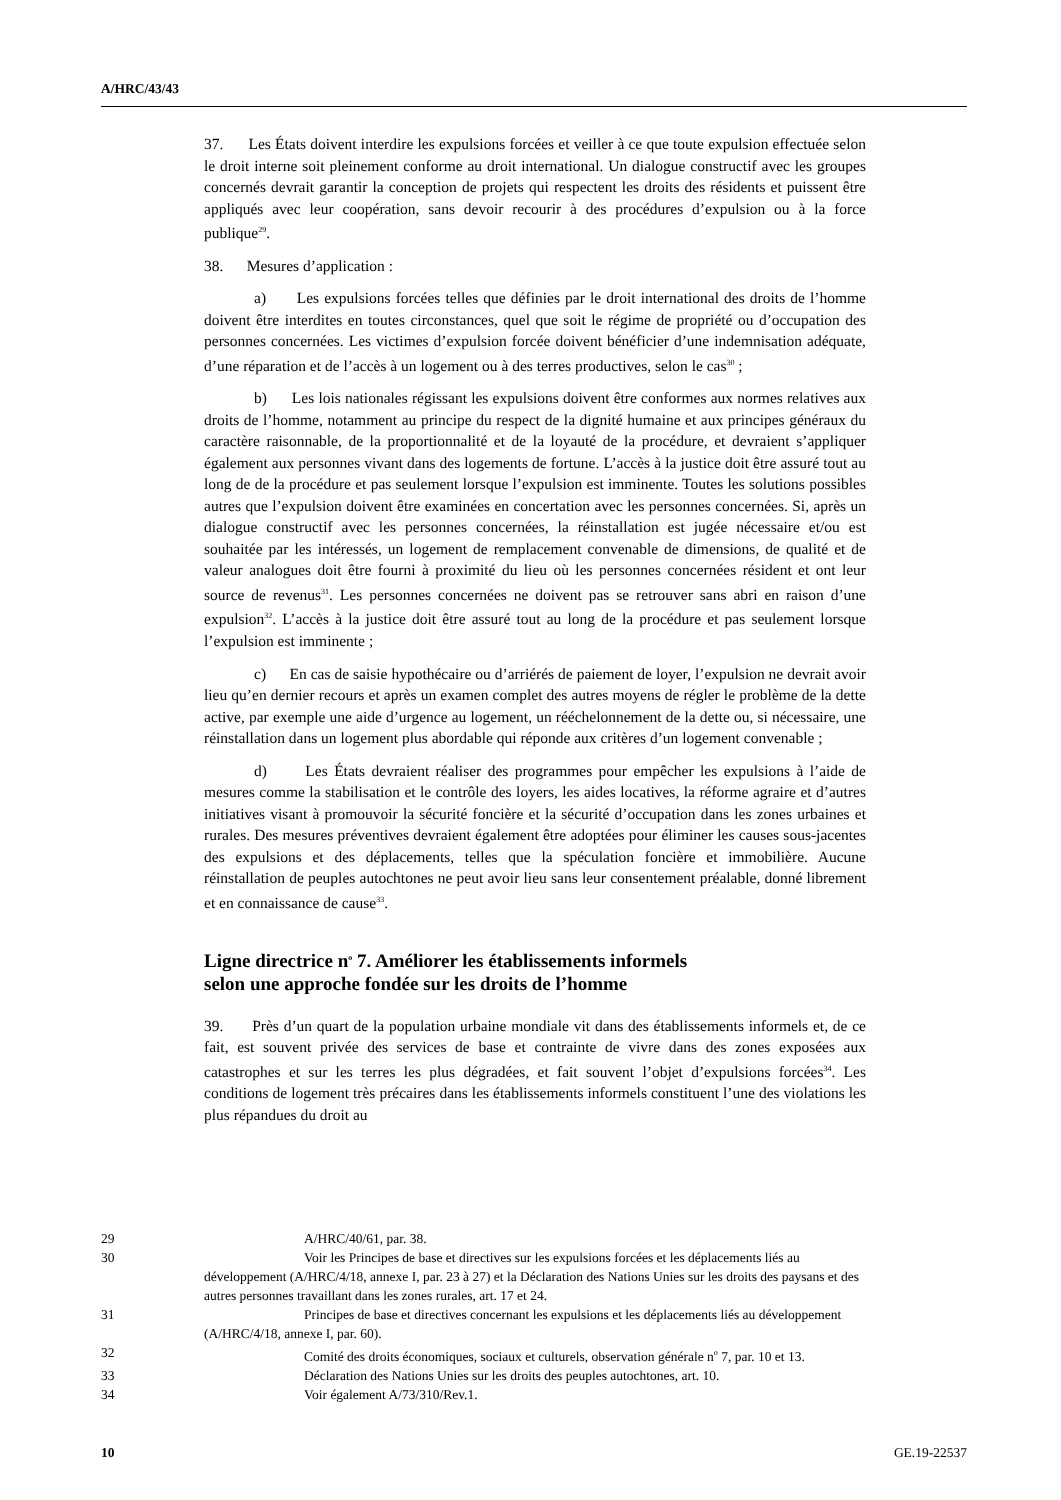A/HRC/43/43
37. Les États doivent interdire les expulsions forcées et veiller à ce que toute expulsion effectuée selon le droit interne soit pleinement conforme au droit international. Un dialogue constructif avec les groupes concernés devrait garantir la conception de projets qui respectent les droits des résidents et puissent être appliqués avec leur coopération, sans devoir recourir à des procédures d’expulsion ou à la force publique<sup>29</sup>.
38. Mesures d’application :
a) Les expulsions forcées telles que définies par le droit international des droits de l’homme doivent être interdites en toutes circonstances, quel que soit le régime de propriété ou d’occupation des personnes concernées. Les victimes d’expulsion forcée doivent bénéficier d’une indemnisation adéquate, d’une réparation et de l’accès à un logement ou à des terres productives, selon le cas<sup>30</sup> ;
b) Les lois nationales régissant les expulsions doivent être conformes aux normes relatives aux droits de l’homme, notamment au principe du respect de la dignité humaine et aux principes généraux du caractère raisonnable, de la proportionnalité et de la loyauté de la procédure, et devraient s’appliquer également aux personnes vivant dans des logements de fortune. L’accès à la justice doit être assuré tout au long de de la procédure et pas seulement lorsque l’expulsion est imminente. Toutes les solutions possibles autres que l’expulsion doivent être examinées en concertation avec les personnes concernées. Si, après un dialogue constructif avec les personnes concernées, la réinstallation est jugée nécessaire et/ou est souhaitée par les intéressés, un logement de remplacement convenable de dimensions, de qualité et de valeur analogues doit être fourni à proximité du lieu où les personnes concernées résident et ont leur source de revenus<sup>31</sup>. Les personnes concernées ne doivent pas se retrouver sans abri en raison d’une expulsion<sup>32</sup>. L’accès à la justice doit être assuré tout au long de la procédure et pas seulement lorsque l’expulsion est imminente ;
c) En cas de saisie hypothécaire ou d’arriérés de paiement de loyer, l’expulsion ne devrait avoir lieu qu’en dernier recours et après un examen complet des autres moyens de régler le problème de la dette active, par exemple une aide d’urgence au logement, un rééchelonnement de la dette ou, si nécessaire, une réinstallation dans un logement plus abordable qui réponde aux critères d’un logement convenable ;
d) Les États devraient réaliser des programmes pour empêcher les expulsions à l’aide de mesures comme la stabilisation et le contrôle des loyers, les aides locatives, la réforme agraire et d’autres initiatives visant à promouvoir la sécurité foncière et la sécurité d’occupation dans les zones urbaines et rurales. Des mesures préventives devraient également être adoptées pour éliminer les causes sous-jacentes des expulsions et des déplacements, telles que la spéculation foncière et immobilière. Aucune réinstallation de peuples autochtones ne peut avoir lieu sans leur consentement préalable, donné librement et en connaissance de cause<sup>33</sup>.
Ligne directrice n<sup>o</sup> 7. Améliorer les établissements informels
selon une approche fondée sur les droits de l’homme
39. Près d’un quart de la population urbaine mondiale vit dans des établissements informels et, de ce fait, est souvent privée des services de base et contrainte de vivre dans des zones exposées aux catastrophes et sur les terres les plus dégradées, et fait souvent l’objet d’expulsions forcées<sup>34</sup>. Les conditions de logement très précaires dans les établissements informels constituent l’une des violations les plus répandues du droit au
29 A/HRC/40/61, par. 38.
30 Voir les Principes de base et directives sur les expulsions forcées et les déplacements liés au développement (A/HRC/4/18, annexe I, par. 23 à 27) et la Déclaration des Nations Unies sur les droits des paysans et des autres personnes travaillant dans les zones rurales, art. 17 et 24.
31 Principes de base et directives concernant les expulsions et les déplacements liés au développement (A/HRC/4/18, annexe I, par. 60).
32 Comité des droits économiques, sociaux et culturels, observation générale n<sup>o</sup> 7, par. 10 et 13.
33 Déclaration des Nations Unies sur les droits des peuples autochtones, art. 10.
34 Voir également A/73/310/Rev.1.
10 GE.19-22537